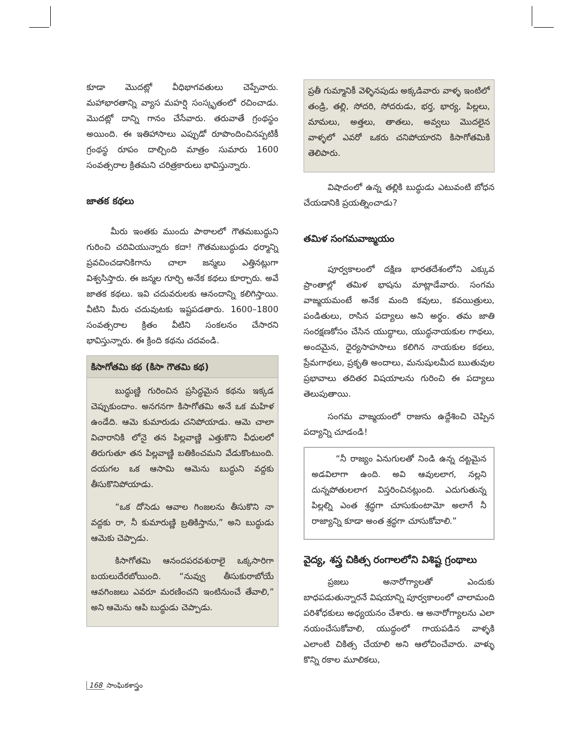కూడా మొదట్లో వీధిభాగవతులు చెప్పేవారు. మహాభారతాన్ని వ్యాస మహర్షి సంస్కృతంలో రచించాడు. మొదట్లో దాన్ని గానం చేసేవారు. తరువాతే గ్రంథస్థం అయింది. ఈ ఇతిహాసాలు ఎప్పుడో రూపొందించినప్పటికీ గ్రంథస్థ రూపం దాల్చింది మాత్రం సుమారు 1600 సంవత్సరాల క్రితమని చరిత్రకారులు భావిస్తున్నారు.
జాతక కథలు
మీరు ఇంతకు ముందు పాఠాలలో గౌతమబుద్ధుని గురించి చదివియున్నారు కదా! గౌతమబుద్ధుడు ధర్మాన్ని ప్రవచించడానికిగాను చాలా జన్మలు ఎత్తినట్లుగా విశ్వసిస్తారు. ఈ జన్మల గూర్చి అనేక కథలు కూర్చారు. అవే జాతక కథలు. ఇవి చదువరులకు ఆనందాన్ని కలిగిస్తాయి. వీటిని మీరు చదువుటకు ఇష్టపడతారు. 1600–1800 సంవత్సరాల క్రితం వీటిని సంకలనం చేసారని భావిస్తున్నారు. ఈ క్రింది కథను చదవండి.
కిసాగోతమి కథ (కిసా గౌతమి కథ)
బుద్ధుణ్ణి గురించిన ప్రసిద్ధమైన కథను ఇక్కడ చెప్పుకుందాం. అనగనగా కిసాగోతమి అనే ఒక మహిళ ఉండేది. ఆమె కుమారుడు చనిపోయాడు. ఆమె చాలా విచారానికి లోనై తన పిల్లవాణ్ణి ఎత్తుకొని వీధులలో తిరుగుతూ తన పిల్లవాణ్ణి బతికించమని వేడుకొంటుంది. దయగల ఒక ఆసామి ఆమెను బుద్ధుని వద్దకు తీసుకొనిపోయాడు.
“ఒక దోసెడు ఆవాల గింజలను తీసుకొని నా వద్దకు రా, నీ కుమారుణ్ణి బ్రతికిస్తాను,” అని బుద్ధుడు ఆమెకు చెప్పాడు.
కిసాగోతమి ఆనందపరవశురాలై ఒక్కసారిగా బయలుదేరబోయింది. “నువ్వు తీసుకురాబోయే ఆవగింజలు ఎవరూ మరణించని ఇంటినుంచే తేవాలి,” అని ఆమెను ఆపి బుద్ధుడు చెప్పాడు.
ప్రతీ గుమ్మానికీ వెళ్ళినపుడు అక్కడివారు వాళ్ళ ఇంటిలో తండ్రి, తల్లి, సోదరి, సోదరుడు, భర్త, భార్య, పిల్లలు, మామలు, అత్తలు, తాతలు, అవ్వలు మొదలైన వాళ్ళలో ఎవరో ఒకరు చనిపోయారని కిసాగోతమికి తెలిపారు.
విషాదంలో ఉన్న తల్లికి బుద్ధుడు ఎటువంటి బోధన చేయడానికి ప్రయత్నించాడు?
తమిళ సంగమవాఙ్మయం
పూర్వకాలంలో దక్షిణ భారతదేశంలోని ఎక్కువ ప్రాంతాల్లో తమిళ భాషను మాట్లాడేవారు. సంగమ వాఙ్మయమంటే అనేక మంది కవులు, కవయిత్రులు, పండితులు, రాసిన పద్యాలు అని అర్థం. తమ జాతి సంరక్షణకోసం చేసిన యుద్ధాలు, యుద్ధనాయకుల గాథలు, అందమైన, ధైర్యసాహసాలు కలిగిన నాయకుల కథలు, ప్రేమగాథలు, ప్రకృతి అందాలు, మనుషులమీద ఋతువుల ప్రభావాలు తదితర విషయాలను గురించి ఈ పద్యాలు తెలుపుతాయి.
సంగమ వాఙ్మయంలో రాజును ఉద్దేశించి చెప్పిన పద్యాన్ని చూడండి!
“నీ రాజ్యం ఏనుగులతో నిండి ఉన్న దట్టమైన అడవిలాగా ఉంది. అవి ఆవులలాగ, నల్లని దున్నపోతులలాగ విస్తరించినట్లుంది. ఎదుగుతున్న పిల్లల్ని ఎంత శ్రద్ధగా చూసుకుంటామో అలాగే నీ రాజ్యాన్ని కూడా అంత శ్రద్ధగా చూసుకోవాలి.”
వైద్య, శస్త్ర చికిత్స రంగాలలోని విశిష్ట గ్రంథాలు
ప్రజలు అనారోగ్యాలతో ఎందుకు బాధపడుతున్నారనే విషయాన్ని పూర్వకాలంలో చాలామంది పరిశోధకులు అధ్యయనం చేశారు. ఆ అనారోగ్యాలను ఎలా నయంచేసుకోవాలి, యుద్ధంలో గాయపడిన వాళ్ళకి ఎలాంటి చికిత్స చేయాలి అని ఆలోచించేవారు. వాళ్ళు కొన్ని రకాల మూలికలు,
168 సాంఘికశాస్త్రం